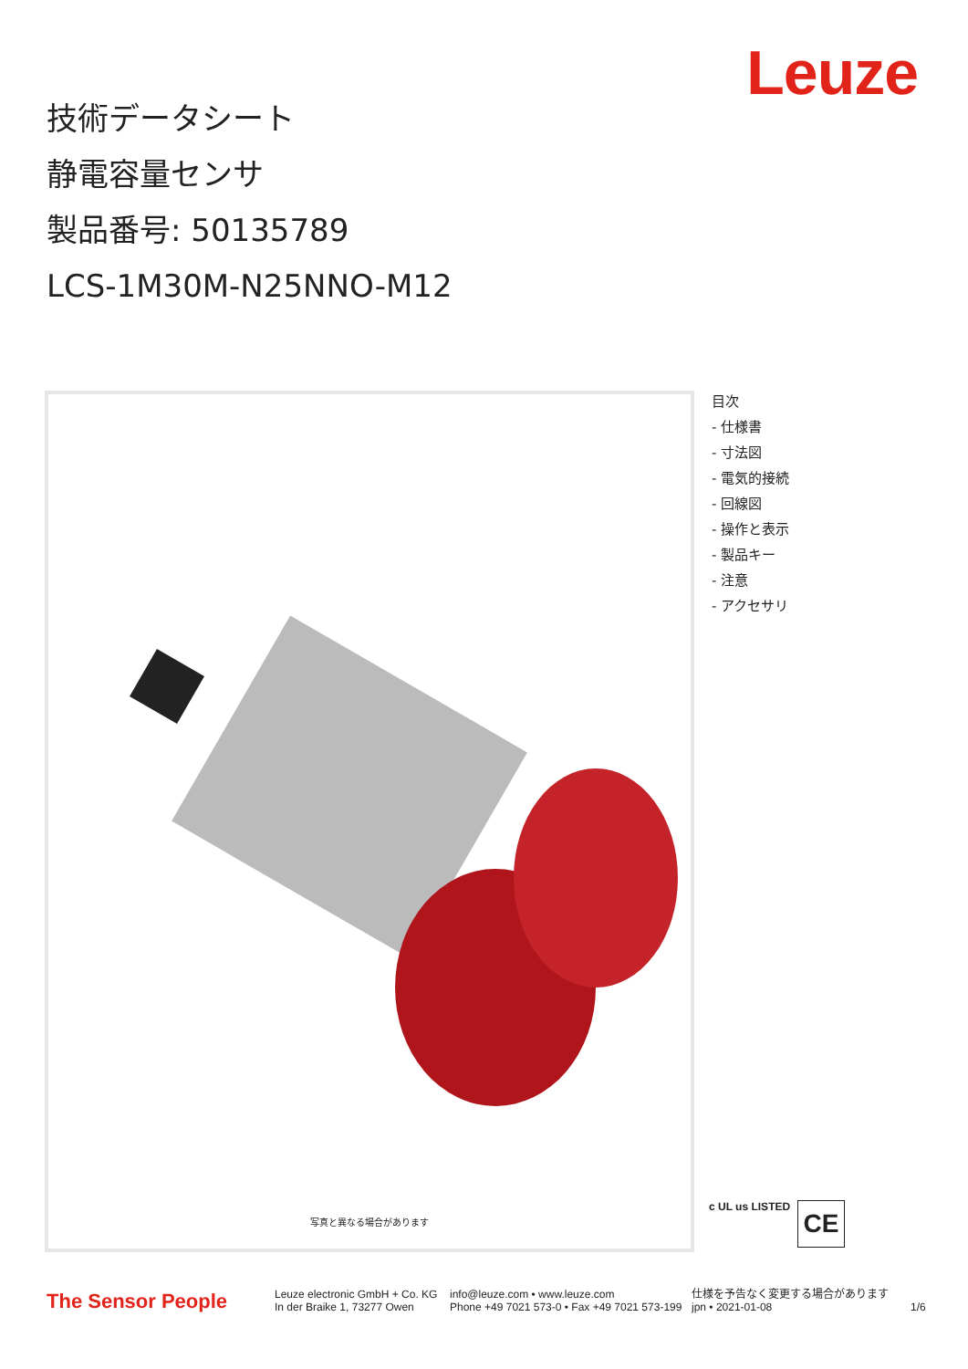Leuze
技術データシート
静電容量センサ
製品番号: 50135789
LCS-1M30M-N25NNO-M12
写真と異なる場合があります
目次
- 仕様書
- 寸法図
- 電気的接続
- 回線図
- 操作と表示
- 製品キー
- 注意
- アクセサリ
c UL us LISTED CE
The Sensor People
Leuze electronic GmbH + Co. KG
In der Braike 1, 73277 Owen
info@leuze.com • www.leuze.com
Phone +49 7021 573-0 • Fax +49 7021 573-199
仕様を予告なく変更する場合があります
jpn • 2021-01-08
1/6